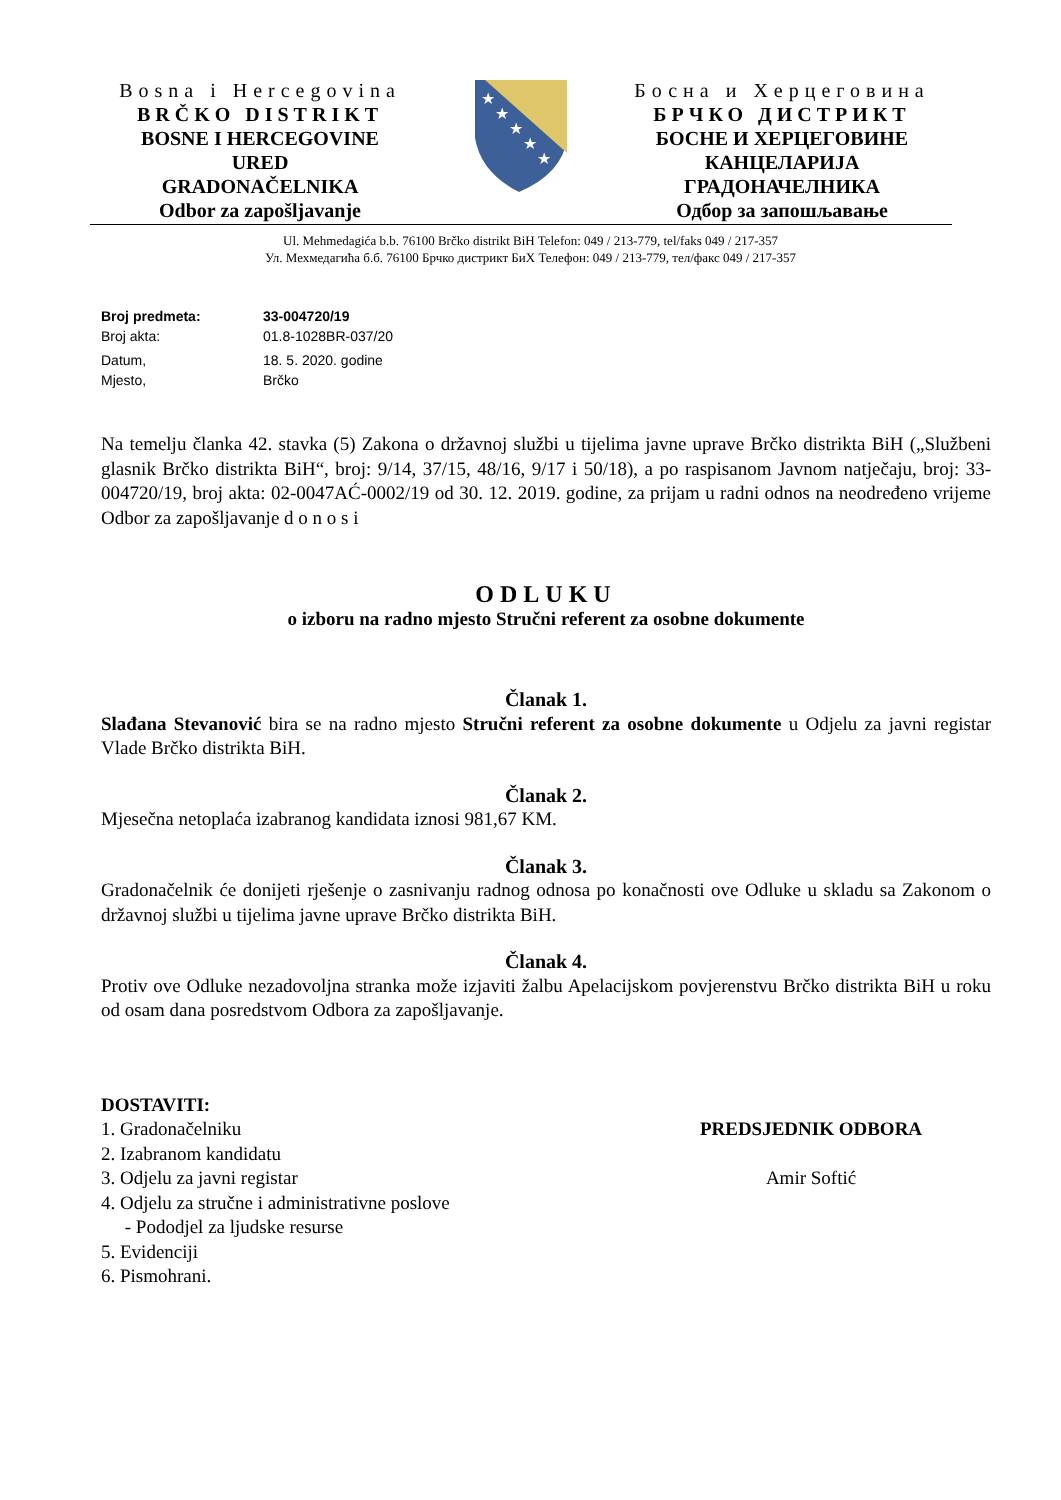Bosna i Hercegovina
BRČKO DISTRIKT
BOSNE I HERCEGOVINE
URED
GRADONAČELNIKA
Odbor za zapošljavanje
★
★
★
★
★
Босна и Херцеговина
БРЧКО ДИСТРИКТ
БОСНЕ И ХЕРЦЕГОВИНЕ
КАНЦЕЛАРИЈА
ГРАДОНАЧЕЛНИКА
Одбор за запошљавање
Ul. Mehmedagića b.b. 76100 Brčko distrikt BiH Telefon: 049 / 213-779, tel/faks 049 / 217-357
Ул. Мехмедагића б.б. 76100 Брчко дистрикт БиХ Телефон: 049 / 213-779, тел/факс 049 / 217-357
Broj predmeta: 33-004720/19
Broj akta: 01.8-1028BR-037/20
Datum, 18. 5. 2020. godine
Mjesto, Brčko
Na temelju članka 42. stavka (5) Zakona o državnoj službi u tijelima javne uprave Brčko distrikta BiH („Službeni glasnik Brčko distrikta BiH“, broj: 9/14, 37/15, 48/16, 9/17 i 50/18), a po raspisanom Javnom natječaju, broj: 33-004720/19, broj akta: 02-0047AĆ-0002/19 od 30. 12. 2019. godine, za prijam u radni odnos na neodređeno vrijeme Odbor za zapošljavanje d o n o s i
ODLUKU
o izboru na radno mjesto Stručni referent za osobne dokumente
Članak 1.
Slađana Stevanović bira se na radno mjesto Stručni referent za osobne dokumente u Odjelu za javni registar Vlade Brčko distrikta BiH.
Članak 2.
Mjesečna netoplaća izabranog kandidata iznosi 981,67 KM.
Članak 3.
Gradonačelnik će donijeti rješenje o zasnivanju radnog odnosa po konačnosti ove Odluke u skladu sa Zakonom o državnoj službi u tijelima javne uprave Brčko distrikta BiH.
Članak 4.
Protiv ove Odluke nezadovoljna stranka može izjaviti žalbu Apelacijskom povjerenstvu Brčko distrikta BiH u roku od osam dana posredstvom Odbora za zapošljavanje.
DOSTAVITI:
1. Gradonačelniku
2. Izabranom kandidatu
3. Odjelu za javni registar
4. Odjelu za stručne i administrativne poslove
- Pododjel za ljudske resurse
5. Evidenciji
6. Pismohrani.
PREDSJEDNIK ODBORA
Amir Softić